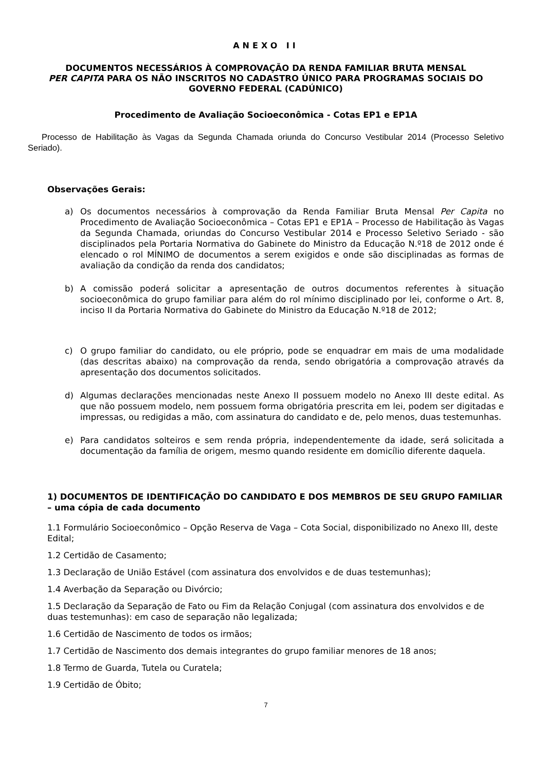ANEXO II
DOCUMENTOS NECESSÁRIOS À COMPROVAÇÃO DA RENDA FAMILIAR BRUTA MENSAL
PER CAPITA PARA OS NÃO INSCRITOS NO CADASTRO ÚNICO PARA PROGRAMAS SOCIAIS DO GOVERNO FEDERAL (CADÚNICO)
Procedimento de Avaliação Socioeconômica - Cotas EP1 e EP1A
Processo de Habilitação às Vagas da Segunda Chamada oriunda do Concurso Vestibular 2014 (Processo Seletivo Seriado).
Observações Gerais:
a) Os documentos necessários à comprovação da Renda Familiar Bruta Mensal Per Capita no Procedimento de Avaliação Socioeconômica – Cotas EP1 e EP1A – Processo de Habilitação às Vagas da Segunda Chamada, oriundas do Concurso Vestibular 2014 e Processo Seletivo Seriado - são disciplinados pela Portaria Normativa do Gabinete do Ministro da Educação N.º18 de 2012 onde é elencado o rol MÍNIMO de documentos a serem exigidos e onde são disciplinadas as formas de avaliação da condição da renda dos candidatos;
b) A comissão poderá solicitar a apresentação de outros documentos referentes à situação socioeconômica do grupo familiar para além do rol mínimo disciplinado por lei, conforme o Art. 8, inciso II da Portaria Normativa do Gabinete do Ministro da Educação N.º18 de 2012;
c) O grupo familiar do candidato, ou ele próprio, pode se enquadrar em mais de uma modalidade (das descritas abaixo) na comprovação da renda, sendo obrigatória a comprovação através da apresentação dos documentos solicitados.
d) Algumas declarações mencionadas neste Anexo II possuem modelo no Anexo III deste edital. As que não possuem modelo, nem possuem forma obrigatória prescrita em lei, podem ser digitadas e impressas, ou redigidas a mão, com assinatura do candidato e de, pelo menos, duas testemunhas.
e) Para candidatos solteiros e sem renda própria, independentemente da idade, será solicitada a documentação da família de origem, mesmo quando residente em domicílio diferente daquela.
1) DOCUMENTOS DE IDENTIFICAÇÃO DO CANDIDATO E DOS MEMBROS DE SEU GRUPO FAMILIAR – uma cópia de cada documento
1.1 Formulário Socioeconômico – Opção Reserva de Vaga – Cota Social, disponibilizado no Anexo III, deste Edital;
1.2 Certidão de Casamento;
1.3 Declaração de União Estável (com assinatura dos envolvidos e de duas testemunhas);
1.4 Averbação da Separação ou Divórcio;
1.5 Declaração da Separação de Fato ou Fim da Relação Conjugal (com assinatura dos envolvidos e de duas testemunhas): em caso de separação não legalizada;
1.6 Certidão de Nascimento de todos os irmãos;
1.7 Certidão de Nascimento dos demais integrantes do grupo familiar menores de 18 anos;
1.8 Termo de Guarda, Tutela ou Curatela;
1.9 Certidão de Óbito;
7